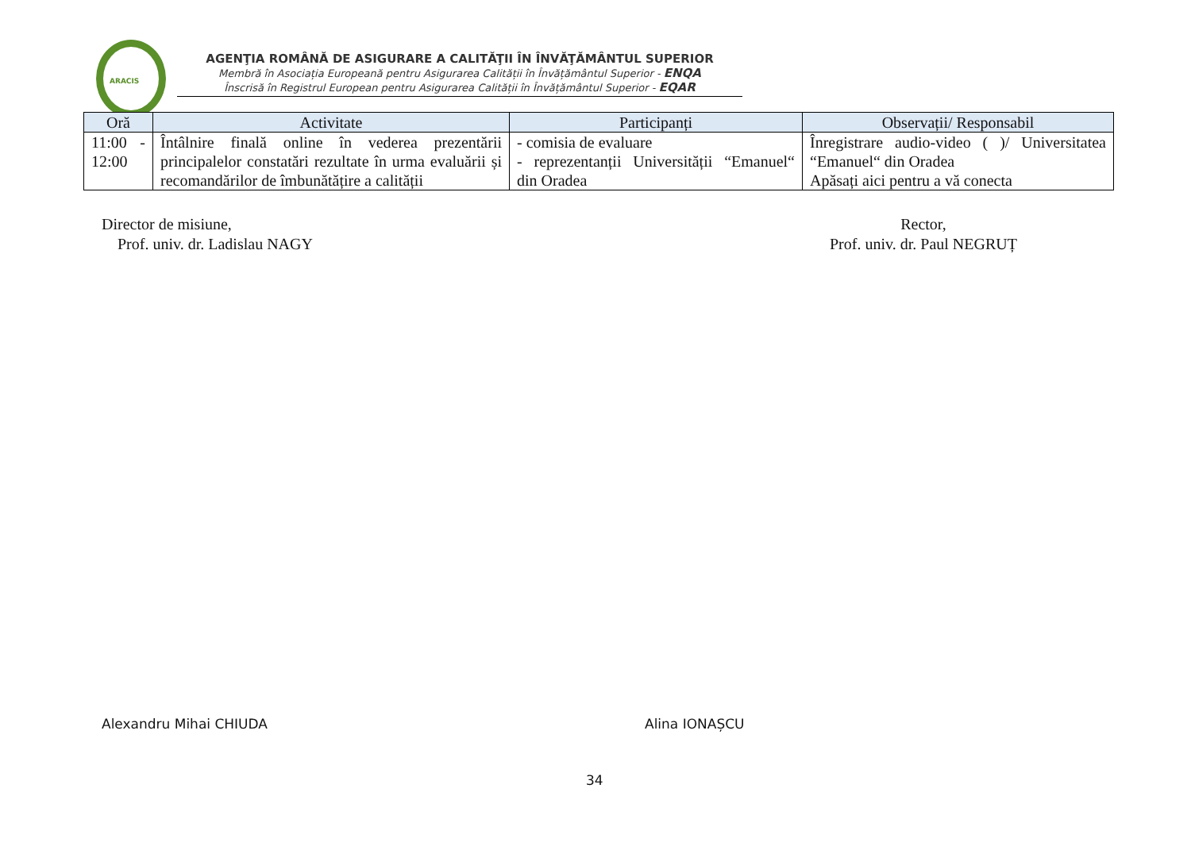ARACIS
AGENŢIA ROMÂNĂ DE ASIGURARE A CALITĂŢII ÎN ÎNVĂŢĂMÂNTUL SUPERIOR
Membră în Asociația Europeană pentru Asigurarea Calității în Învățământul Superior - ENQA
Înscrisă în Registrul European pentru Asigurarea Calității în Învățământul Superior - EQAR
| Oră | Activitate | Participanți | Observații/ Responsabil |
| --- | --- | --- | --- |
| 11:00 - 12:00 | Întâlnire finală online în vederea prezentării principalelor constatări rezultate în urma evaluării și recomandărilor de îmbunătățire a calității | - comisia de evaluare - reprezentanții Universității “Emanuel“ din Oradea | Înregistrare audio-video ( )/ Universitatea “Emanuel“ din Oradea Apăsați aici pentru a vă conecta |
Director de misiune,
Prof. univ. dr. Ladislau NAGY
Rector,
Prof. univ. dr. Paul NEGRUȚ
Alexandru Mihai CHIUDA Alina IONAȘCU
34